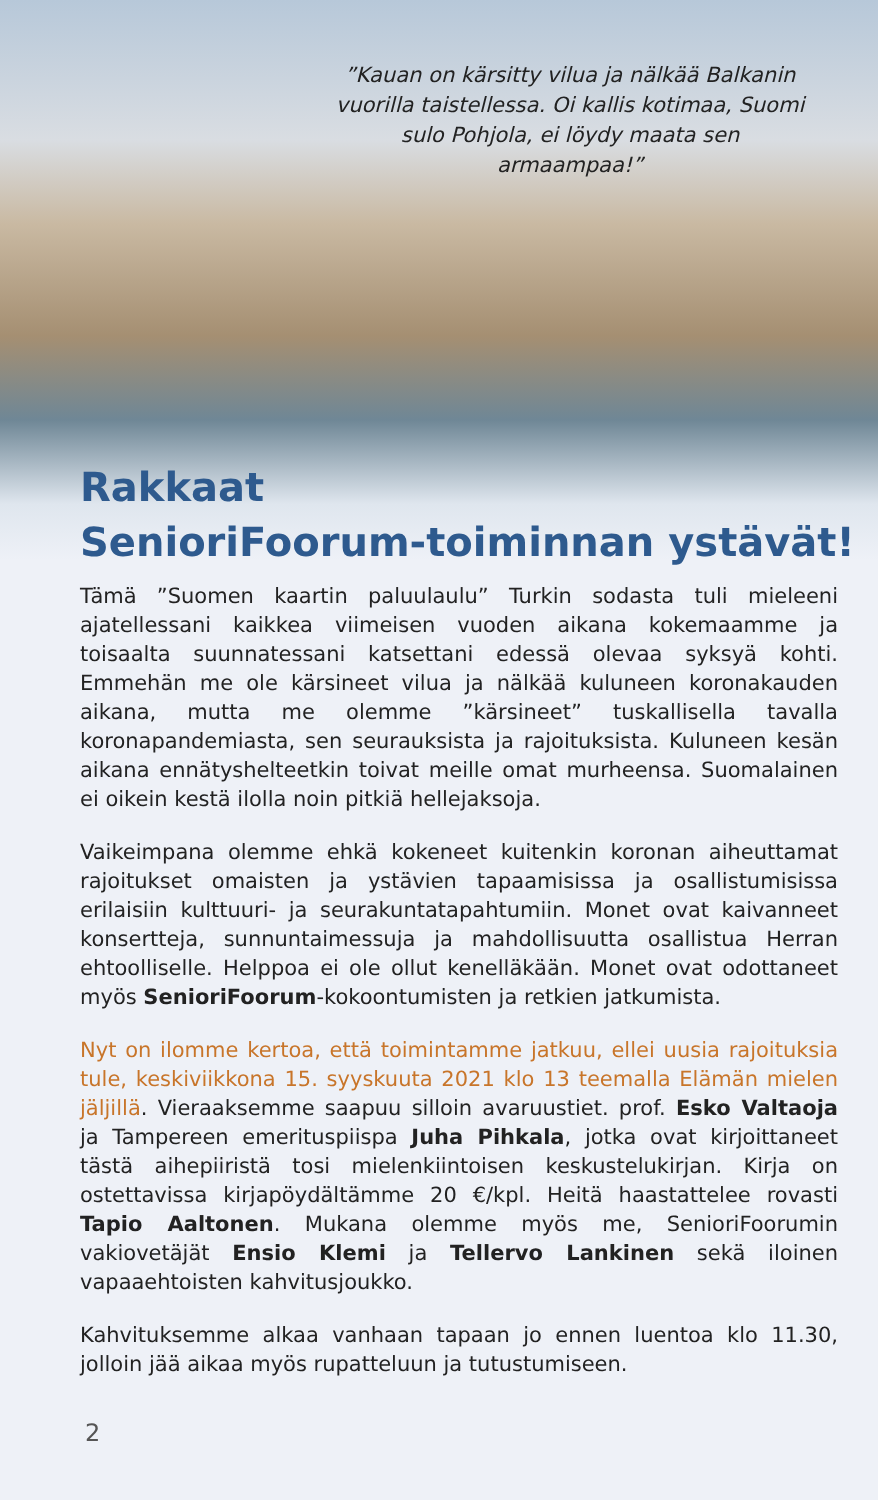”Kauan on kärsitty vilua ja nälkää Balkanin vuorilla taistellessa. Oi kallis kotimaa, Suomi sulo Pohjola, ei löydy maata sen armaampaa!”
Rakkaat
SenioriFoorum-toiminnan ystävät!
Tämä ”Suomen kaartin paluulaulu” Turkin sodasta tuli mieleeni ajatellessani kaikkea viimeisen vuoden aikana kokemaamme ja toisaalta suunnatessani katsettani edessä olevaa syksyä kohti. Emmehän me ole kärsineet vilua ja nälkää kuluneen koronakauden aikana, mutta me olemme ”kärsineet” tuskallisella tavalla koronapandemiasta, sen seurauksista ja rajoituksista. Kuluneen kesän aikana ennätyshelteetkin toivat meille omat murheensa. Suomalainen ei oikein kestä ilolla noin pitkiä hellejaksoja.
Vaikeimpana olemme ehkä kokeneet kuitenkin koronan aiheuttamat rajoitukset omaisten ja ystävien tapaamisissa ja osallistumisissa erilaisiin kulttuuri- ja seurakuntatapahtumiin. Monet ovat kaivanneet konsertteja, sunnuntaimessuja ja mahdollisuutta osallistua Herran ehtoolliselle. Helppoa ei ole ollut kenelläkään. Monet ovat odottaneet myös SenioriFoorum-kokoontumisten ja retkien jatkumista.
Nyt on ilomme kertoa, että toimintamme jatkuu, ellei uusia rajoituksia tule, keskiviikkona 15. syyskuuta 2021 klo 13 teemalla Elämän mielen jäljillä. Vieraaksemme saapuu silloin avaruustiet. prof. Esko Valtaoja ja Tampereen emerituspiispa Juha Pihkala, jotka ovat kirjoittaneet tästä aihepiiristä tosi mielenkiintoisen keskustelukirjan. Kirja on ostettavissa kirjapöydältämme 20 €/kpl. Heitä haastattelee rovasti Tapio Aaltonen. Mukana olemme myös me, SenioriFoorumin vakiovetäjät Ensio Klemi ja Tellervo Lankinen sekä iloinen vapaaehtoisten kahvitusjoukko.
Kahvituksemme alkaa vanhaan tapaan jo ennen luentoa klo 11.30, jolloin jää aikaa myös rupatteluun ja tutustumiseen.
2